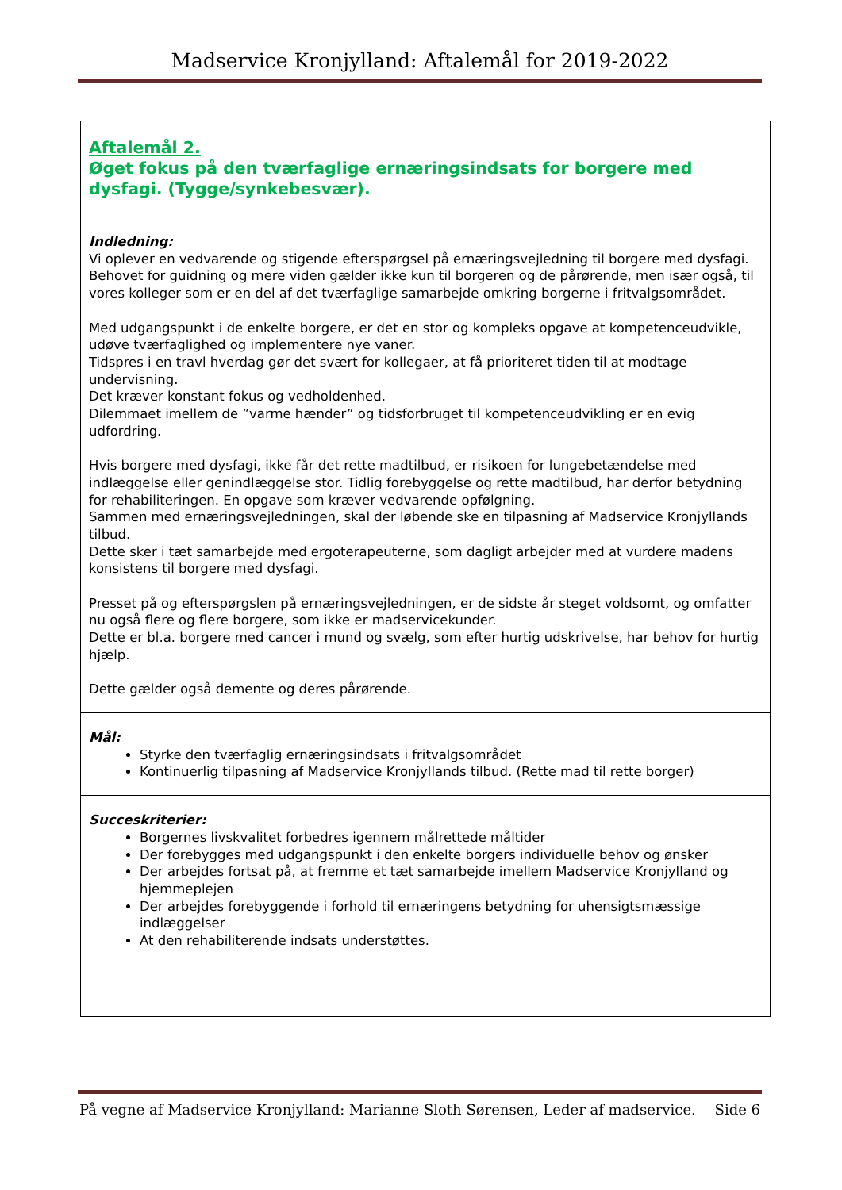Madservice Kronjylland: Aftalemål for 2019-2022
| Aftalemål 2. Øget fokus på den tværfaglige ernæringsindsats for borgere med dysfagi. (Tygge/synkebesvær). |
| Indledning: Vi oplever en vedvarende og stigende efterspørgsel på ernæringsvejledning til borgere med dysfagi. Behovet for guidning og mere viden gælder ikke kun til borgeren og de pårørende, men især også, til vores kolleger som er en del af det tværfaglige samarbejde omkring borgerne i fritvalgsområdet. Med udgangspunkt i de enkelte borgere, er det en stor og kompleks opgave at kompetenceudvikle, udøve tværfaglighed og implementere nye vaner. Tidspres i en travl hverdag gør det svært for kollegaer, at få prioriteret tiden til at modtage undervisning. Det kræver konstant fokus og vedholdenhed. Dilemmaet imellem de ”varme hænder” og tidsforbruget til kompetenceudvikling er en evig udfordring. Hvis borgere med dysfagi, ikke får det rette madtilbud, er risikoen for lungebetændelse med indlæggelse eller genindlæggelse stor. Tidlig forebyggelse og rette madtilbud, har derfor betydning for rehabiliteringen. En opgave som kræver vedvarende opfølgning. Sammen med ernæringsvejledningen, skal der løbende ske en tilpasning af Madservice Kronjyllands tilbud. Dette sker i tæt samarbejde med ergoterapeuterne, som dagligt arbejder med at vurdere madens konsistens til borgere med dysfagi. Presset på og efterspørgslen på ernæringsvejledningen, er de sidste år steget voldsomt, og omfatter nu også flere og flere borgere, som ikke er madservicekunder. Dette er bl.a. borgere med cancer i mund og svælg, som efter hurtig udskrivelse, har behov for hurtig hjælp. Dette gælder også demente og deres pårørende. |
| Mål: Styrke den tværfaglig ernæringsindsats i fritvalgsområdet Kontinuerlig tilpasning af Madservice Kronjyllands tilbud. (Rette mad til rette borger) |
| Succeskriterier: Borgernes livskvalitet forbedres igennem målrettede måltider Der forebygges med udgangspunkt i den enkelte borgers individuelle behov og ønsker Der arbejdes fortsat på, at fremme et tæt samarbejde imellem Madservice Kronjylland og hjemmeplejen Der arbejdes forebyggende i forhold til ernæringens betydning for uhensigtsmæssige indlæggelser At den rehabiliterende indsats understøttes. |
På vegne af Madservice Kronjylland: Marianne Sloth Sørensen, Leder af madservice. Side 6